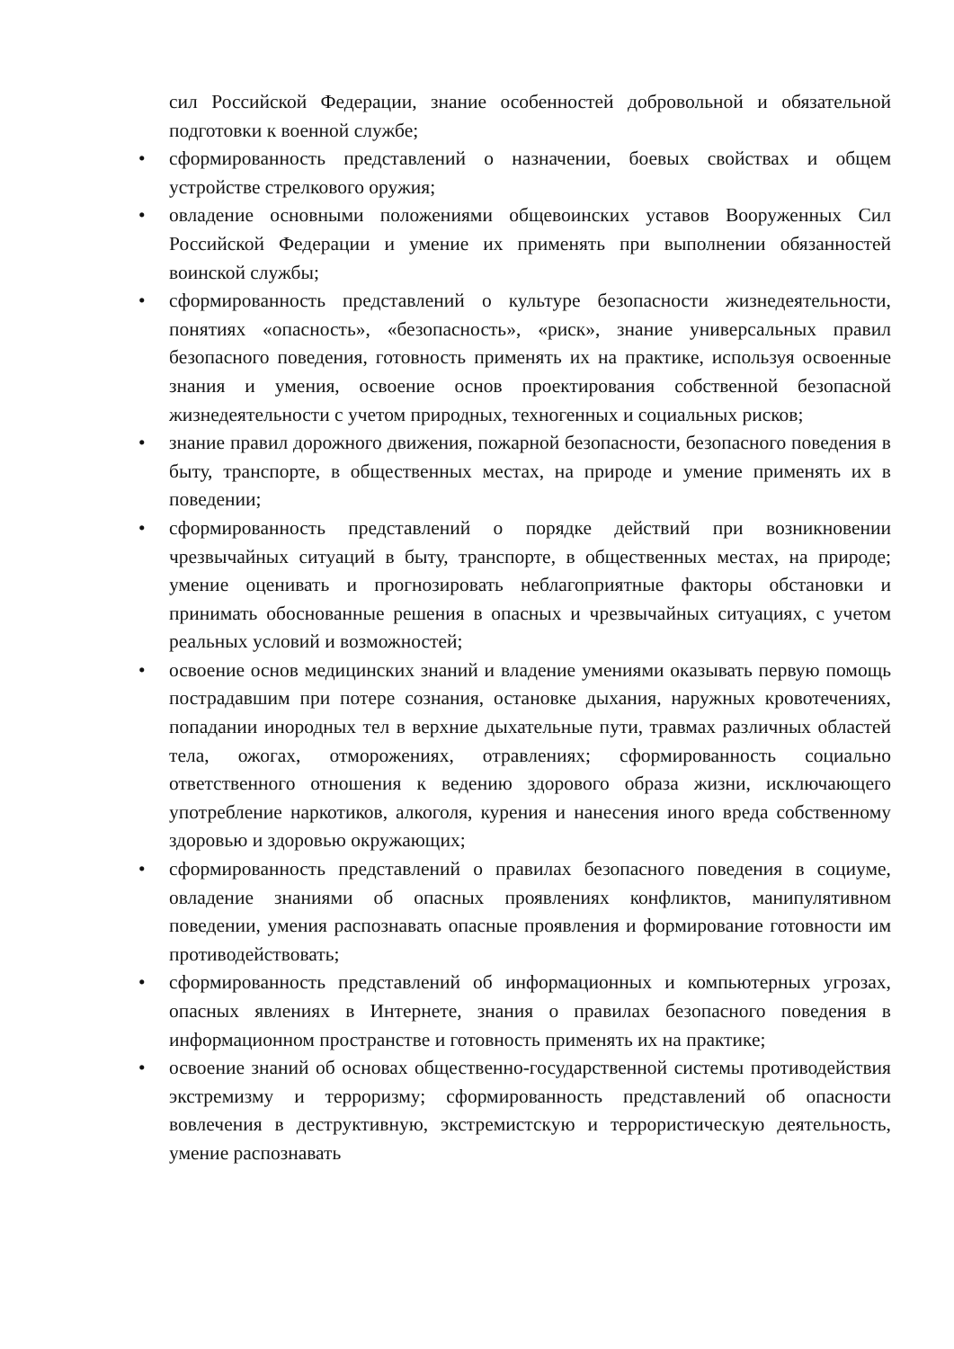сил Российской Федерации, знание особенностей добровольной и обязательной подготовки к военной службе;
• сформированность представлений о назначении, боевых свойствах и общем устройстве стрелкового оружия;
• овладение основными положениями общевоинских уставов Вооруженных Сил Российской Федерации и умение их применять при выполнении обязанностей воинской службы;
• сформированность представлений о культуре безопасности жизнедеятельности, понятиях «опасность», «безопасность», «риск», знание универсальных правил безопасного поведения, готовность применять их на практике, используя освоенные знания и умения, освоение основ проектирования собственной безопасной жизнедеятельности с учетом природных, техногенных и социальных рисков;
• знание правил дорожного движения, пожарной безопасности, безопасного поведения в быту, транспорте, в общественных местах, на природе и умение применять их в поведении;
• сформированность представлений о порядке действий при возникновении чрезвычайных ситуаций в быту, транспорте, в общественных местах, на природе; умение оценивать и прогнозировать неблагоприятные факторы обстановки и принимать обоснованные решения в опасных и чрезвычайных ситуациях, с учетом реальных условий и возможностей;
• освоение основ медицинских знаний и владение умениями оказывать первую помощь пострадавшим при потере сознания, остановке дыхания, наружных кровотечениях, попадании инородных тел в верхние дыхательные пути, травмах различных областей тела, ожогах, отморожениях, отравлениях; сформированность социально ответственного отношения к ведению здорового образа жизни, исключающего употребление наркотиков, алкоголя, курения и нанесения иного вреда собственному здоровью и здоровью окружающих;
• сформированность представлений о правилах безопасного поведения в социуме, овладение знаниями об опасных проявлениях конфликтов, манипулятивном поведении, умения распознавать опасные проявления и формирование готовности им противодействовать;
• сформированность представлений об информационных и компьютерных угрозах, опасных явлениях в Интернете, знания о правилах безопасного поведения в информационном пространстве и готовность применять их на практике;
• освоение знаний об основах общественно-государственной системы противодействия экстремизму и терроризму; сформированность представлений об опасности вовлечения в деструктивную, экстремистскую и террористическую деятельность, умение распознавать